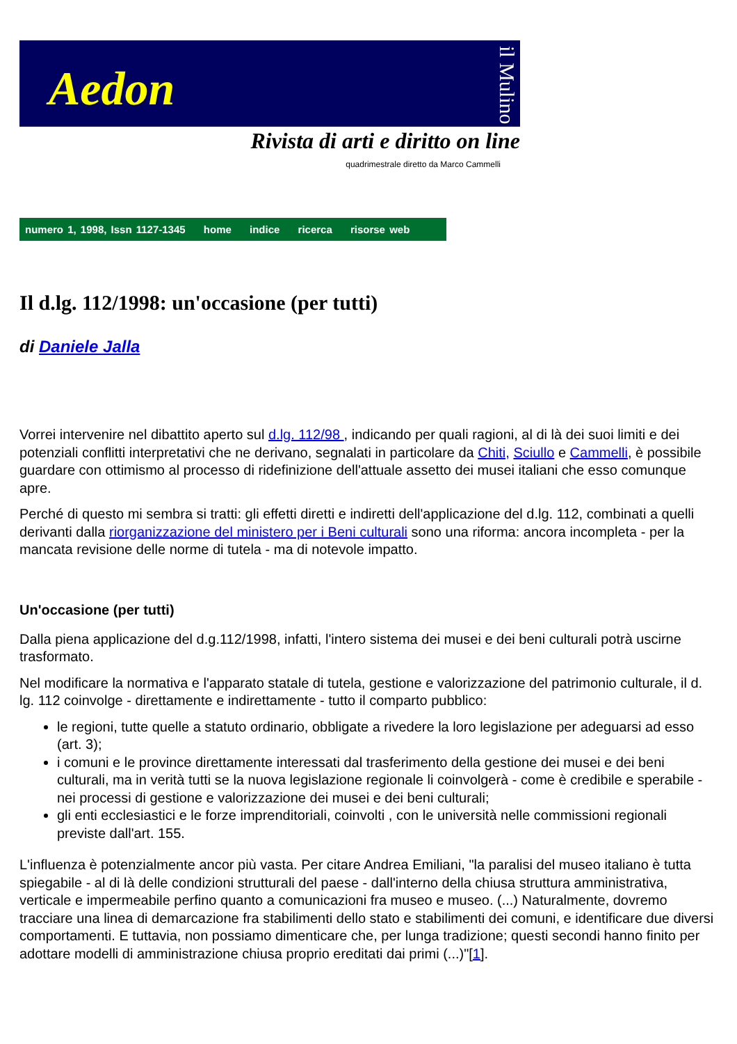Aedon
il Mulino
Rivista di arti e diritto on line
quadrimestrale diretto da Marco Cammelli
numero 1, 1998, Issn 1127-1345 home indice ricerca risorse web
Il d.lg. 112/1998: un'occasione (per tutti)
di Daniele Jalla
Vorrei intervenire nel dibattito aperto sul d.lg. 112/98 , indicando per quali ragioni, al di là dei suoi limiti e dei potenziali conflitti interpretativi che ne derivano, segnalati in particolare da Chiti, Sciullo e Cammelli, è possibile guardare con ottimismo al processo di ridefinizione dell'attuale assetto dei musei italiani che esso comunque apre.
Perché di questo mi sembra si tratti: gli effetti diretti e indiretti dell'applicazione del d.lg. 112, combinati a quelli derivanti dalla riorganizzazione del ministero per i Beni culturali sono una riforma: ancora incompleta - per la mancata revisione delle norme di tutela - ma di notevole impatto.
Un'occasione (per tutti)
Dalla piena applicazione del d.g.112/1998, infatti, l'intero sistema dei musei e dei beni culturali potrà uscirne trasformato.
Nel modificare la normativa e l'apparato statale di tutela, gestione e valorizzazione del patrimonio culturale, il d. lg. 112 coinvolge - direttamente e indirettamente - tutto il comparto pubblico:
le regioni, tutte quelle a statuto ordinario, obbligate a rivedere la loro legislazione per adeguarsi ad esso (art. 3);
i comuni e le province direttamente interessati dal trasferimento della gestione dei musei e dei beni culturali, ma in verità tutti se la nuova legislazione regionale li coinvolgerà - come è credibile e sperabile - nei processi di gestione e valorizzazione dei musei e dei beni culturali;
gli enti ecclesiastici e le forze imprenditoriali, coinvolti , con le università nelle commissioni regionali previste dall'art. 155.
L'influenza è potenzialmente ancor più vasta. Per citare Andrea Emiliani, "la paralisi del museo italiano è tutta spiegabile - al di là delle condizioni strutturali del paese - dall'interno della chiusa struttura amministrativa, verticale e impermeabile perfino quanto a comunicazioni fra museo e museo. (...) Naturalmente, dovremo tracciare una linea di demarcazione fra stabilimenti dello stato e stabilimenti dei comuni, e identificare due diversi comportamenti. E tuttavia, non possiamo dimenticare che, per lunga tradizione; questi secondi hanno finito per adottare modelli di amministrazione chiusa proprio ereditati dai primi (...)"[1].